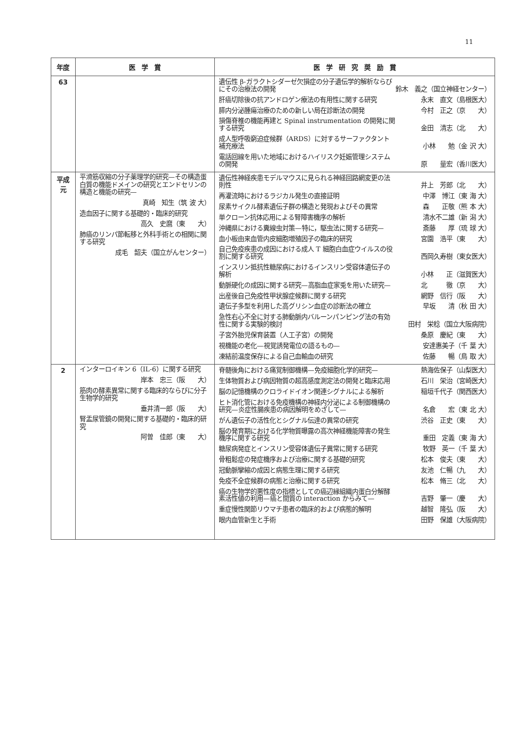11
| 年度 | 医 学 賞 | 医 学 研 究 奨 励 賞 |
| --- | --- | --- |
| 63 | | 遺伝性 β-ガラクトシダーゼ欠損症の分子遺伝学的解析ならびにその治療法の開発 鈴木 義之（国立神経センター） 肝癌切除後の抗アンドロゲン療法の有用性に関する研究 永末 直文（島根医大） 膵内分泌腫瘍治療のための新しい局在診断法の開発 今村 正之（京 大） 損傷脊椎の機能再建と Spinal instrumentation の開発に関する研究 金田 清志（北 大） 成人型呼吸窮迫症候群（ARDS）に対するサーファクタント補充療法 小林 勉（金 沢 大） 電話回線を用いた地域におけるハイリスク妊娠管理システムの開発 原 量宏（香川医大） |
| 平成 元 | 平滑筋収縮の分子薬理学的研究—その構造蛋白質の機能ドメインの研究とエンドセリンの構造と機能の研究— 真崎 知生（筑 波 大） 造血因子に関する基礎的・臨床的研究 高久 史麿（東 大） 肺癌のリンパ節転移と外科手術との相関に関する研究 成毛 韶夫（国立がんセンター） | 遺伝性神経疾患モデルマウスに見られる神経回路網変更の法則性 井上 芳郎（北 大） 再灌流時におけるラジカル発生の直接証明 中澤 博江（東 海 大） 尿素サイクル酵素遺伝子群の構造と発現およびその異常 森 正敬（熊 本 大） 単クローン抗体応用による腎障害機序の解析 清水不二雄（新 潟 大） 沖縄県における糞線虫対策—特に，駆虫法に関する研究— 斎藤 厚（琉 球 大） 血小板由来血管内皮細胞増殖因子の臨床的研究 宮園 浩平（東 大） 自己免疫疾患の成因における成人 T 細胞白血症ウイルスの役割に関する研究 西岡久寿樹（東女医大） インスリン抵抗性糖尿病におけるインスリン受容体遺伝子の解析 小林 正（滋賀医大） 動脈硬化の成因に関する研究—高脂血症家兎を用いた研究— 北 徹（京 大） 出産後自己免疫性甲状腺症候群に関する研究 網野 信行（阪 大） 遺伝子多型を利用した高グリシン血症の診断法の確立 早坂 清（秋 田 大） 急性右心不全に対する肺動脈内バルーンパンピング法の有効性に関する実験的検討 田村 栄稔（国立大阪病院） 子宮外胎児保育装置（人工子宮）の開発 桑原 慶紀（東 大） 視機能の老化—視覚誘発電位の語るもの— 安達惠美子（千 葉 大） 凍結前温度保存による自己血輸血の研究 佐藤 暢（鳥 取 大） |
| 2 | インターロイキン 6（IL-6）に関する研究 岸本 忠三（阪 大） 筋肉の酵素異常に関する臨床的ならびに分子生物学的研究 垂井清一郎（阪 大） 腎盂尿管鏡の開発に関する基礎的・臨床的研究 阿曽 佳郎（東 大） | 脊髄後角における痛覚制御機構—免疫細胞化学的研究— 熱海佐保子（山梨医大） 生体物質および病因物質の超高感度測定法の開発と臨床応用 石川 栄治（宮崎医大） 脳の記憶機構のクロライドイオン関連シグナルによる解析 稲垣千代子（関西医大） ヒト消化管における免疫機構の神経内分泌による制御機構の研究—炎症性腸疾患の病因解明をめざして— 名倉 宏（東 北 大） がん遺伝子の活性化とシグナル伝達の異常の研究 渋谷 正史（東 大） 脳の発育期における化学物質曝露の高次神経機能障害の発生機序に関する研究 重田 定義（東 海 大） 糖尿病発症とインスリン受容体遺伝子異常に関する研究 牧野 英一（千 葉 大） 骨粗鬆症の発症機序および治療に関する基礎的研究 松本 俊夫（東 大） 冠動脈攣縮の成因と病態生理に関する研究 友池 仁暢（九 大） 免疫不全症候群の病態と治療に関する研究 松本 脩三（北 大） 癌の生物学的悪性度の指標としての癌辺縁組織内蛋白分解酵素活性値の利用—癌と間質の interaction からみて— 吉野 肇一（慶 大） 重症慢性関節リウマチ患者の臨床的および病態的解明 越智 隆弘（阪 大） 眼内血管新生と手術 田野 保雄（大阪病院） |